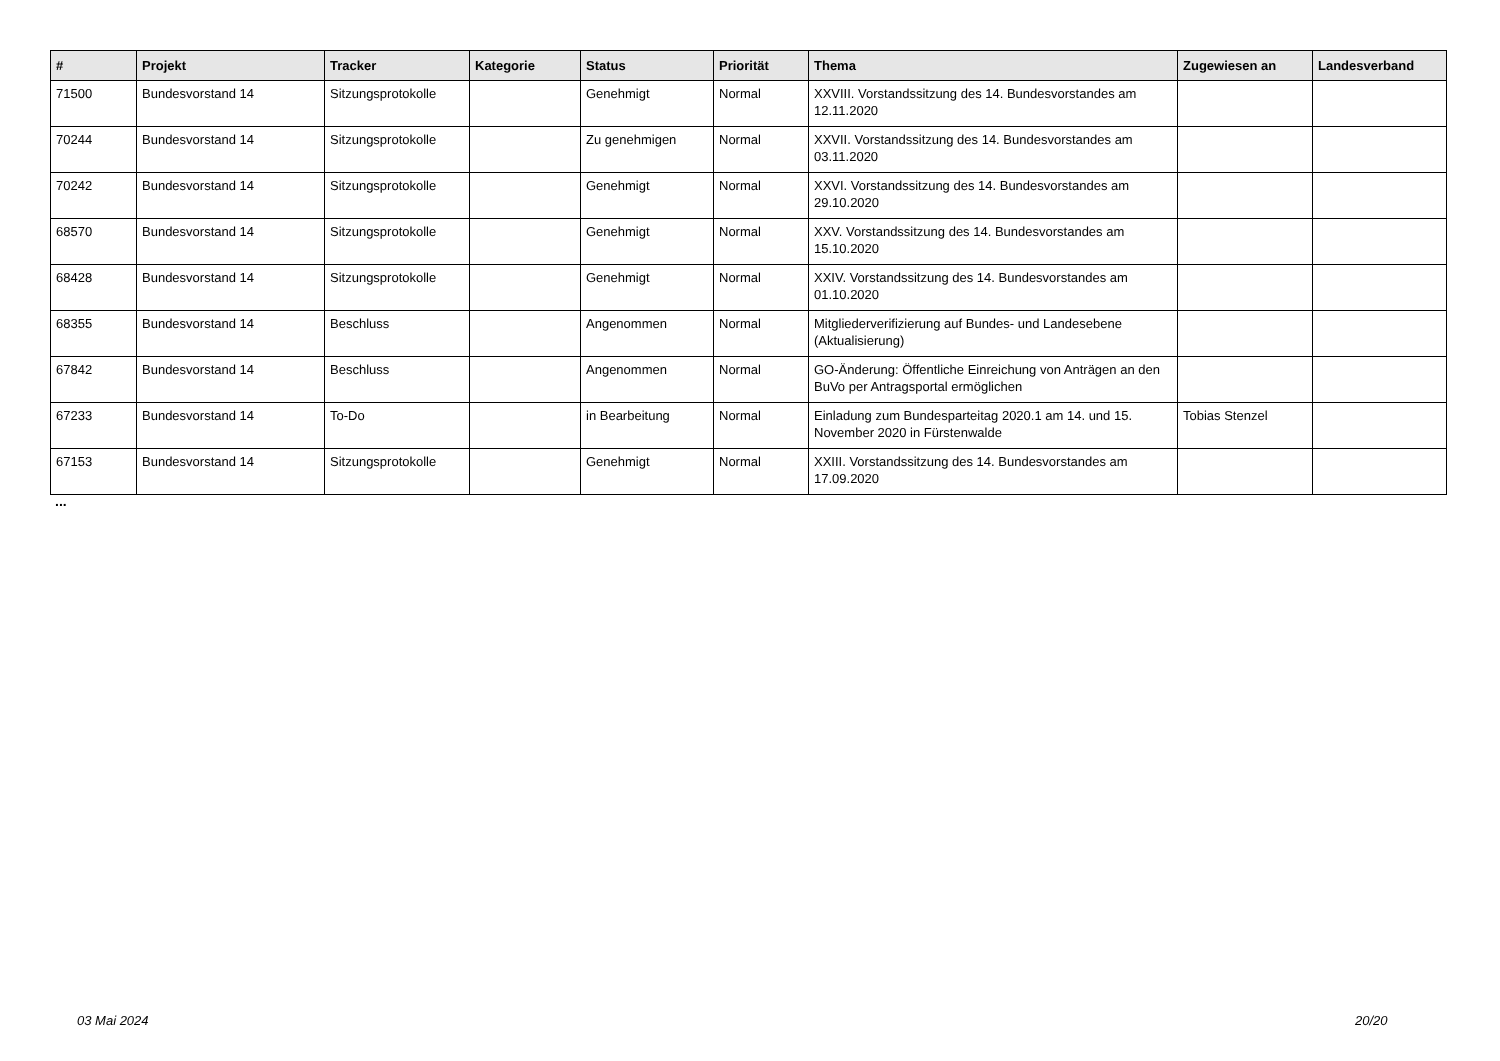| # | Projekt | Tracker | Kategorie | Status | Priorität | Thema | Zugewiesen an | Landesverband |
| --- | --- | --- | --- | --- | --- | --- | --- | --- |
| 71500 | Bundesvorstand 14 | Sitzungsprotokolle | | Genehmigt | Normal | XXVIII. Vorstandssitzung des 14. Bundesvorstandes am 12.11.2020 | | |
| 70244 | Bundesvorstand 14 | Sitzungsprotokolle | | Zu genehmigen | Normal | XXVII. Vorstandssitzung des 14. Bundesvorstandes am 03.11.2020 | | |
| 70242 | Bundesvorstand 14 | Sitzungsprotokolle | | Genehmigt | Normal | XXVI. Vorstandssitzung des 14. Bundesvorstandes am 29.10.2020 | | |
| 68570 | Bundesvorstand 14 | Sitzungsprotokolle | | Genehmigt | Normal | XXV. Vorstandssitzung des 14. Bundesvorstandes am 15.10.2020 | | |
| 68428 | Bundesvorstand 14 | Sitzungsprotokolle | | Genehmigt | Normal | XXIV. Vorstandssitzung des 14. Bundesvorstandes am 01.10.2020 | | |
| 68355 | Bundesvorstand 14 | Beschluss | | Angenommen | Normal | Mitgliederverifizierung auf Bundes- und Landesebene (Aktualisierung) | | |
| 67842 | Bundesvorstand 14 | Beschluss | | Angenommen | Normal | GO-Änderung: Öffentliche Einreichung von Anträgen an den BuVo per Antragsportal ermöglichen | | |
| 67233 | Bundesvorstand 14 | To-Do | | in Bearbeitung | Normal | Einladung zum Bundesparteitag 2020.1 am 14. und 15. November 2020 in Fürstenwalde | Tobias Stenzel | |
| 67153 | Bundesvorstand 14 | Sitzungsprotokolle | | Genehmigt | Normal | XXIII. Vorstandssitzung des 14. Bundesvorstandes am 17.09.2020 | | |
...
03 Mai 2024 20/20